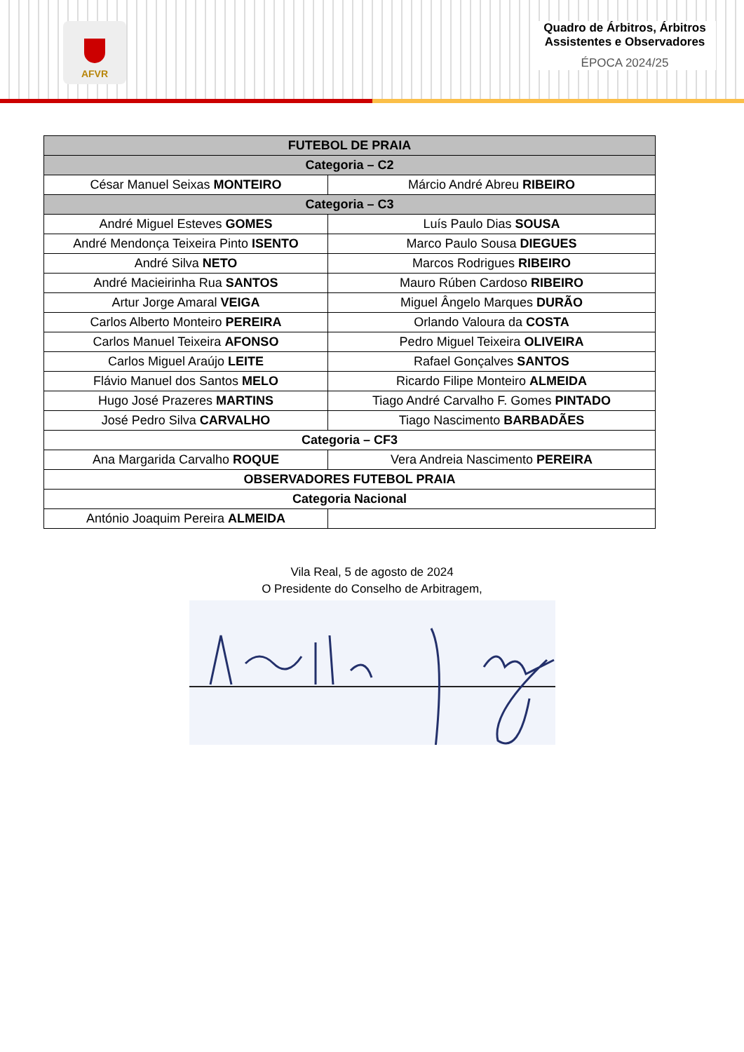AFVR
Quadro de Árbitros, Árbitros Assistentes e Observadores
ÉPOCA 2024/25
| FUTEBOL DE PRAIA | |
| Categoria – C2 | |
| César Manuel Seixas MONTEIRO | Márcio André Abreu RIBEIRO |
| Categoria – C3 | |
| André Miguel Esteves GOMES | Luís Paulo Dias SOUSA |
| André Mendonça Teixeira Pinto ISENTO | Marco Paulo Sousa DIEGUES |
| André Silva NETO | Marcos Rodrigues RIBEIRO |
| André Macieirinha Rua SANTOS | Mauro Rúben Cardoso RIBEIRO |
| Artur Jorge Amaral VEIGA | Miguel Ângelo Marques DURÃO |
| Carlos Alberto Monteiro PEREIRA | Orlando Valoura da COSTA |
| Carlos Manuel Teixeira AFONSO | Pedro Miguel Teixeira OLIVEIRA |
| Carlos Miguel Araújo LEITE | Rafael Gonçalves SANTOS |
| Flávio Manuel dos Santos MELO | Ricardo Filipe Monteiro ALMEIDA |
| Hugo José Prazeres MARTINS | Tiago André Carvalho F. Gomes PINTADO |
| José Pedro Silva CARVALHO | Tiago Nascimento BARBADÃES |
| Categoria – CF3 | |
| Ana Margarida Carvalho ROQUE | Vera Andreia Nascimento PEREIRA |
| OBSERVADORES FUTEBOL PRAIA | |
| Categoria Nacional | |
| António Joaquim Pereira ALMEIDA | |
Vila Real, 5 de agosto de 2024
O Presidente do Conselho de Arbitragem,